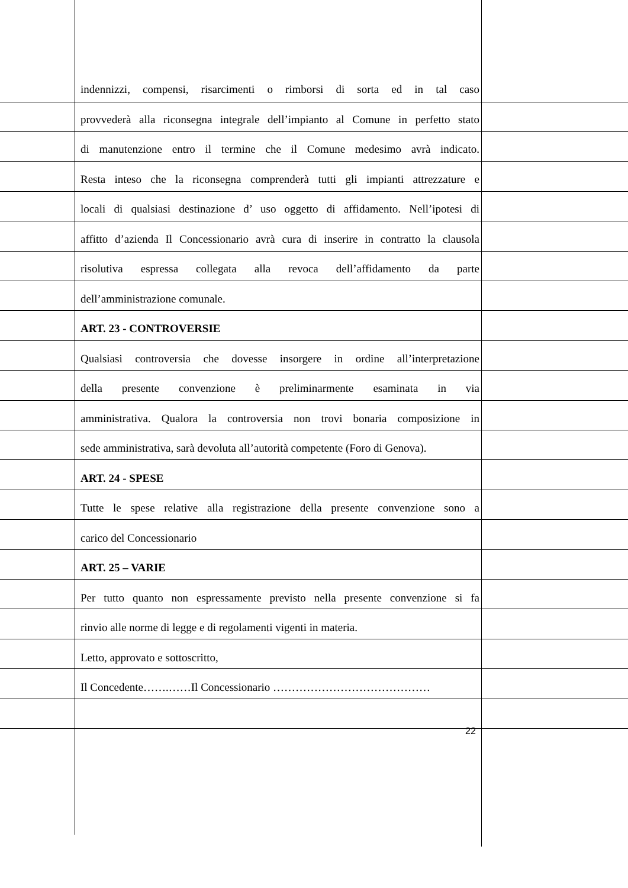indennizzi, compensi, risarcimenti o rimborsi di sorta ed in tal caso
provvederà alla riconsegna integrale dell’impianto al Comune in perfetto stato
di manutenzione entro il termine che il Comune medesimo avrà indicato.
Resta inteso che la riconsegna comprenderà tutti gli impianti attrezzature e
locali di qualsiasi destinazione d’ uso oggetto di affidamento. Nell’ipotesi di
affitto d’azienda Il Concessionario avrà cura di inserire in contratto la clausola
risolutiva espressa collegata alla revoca dell’affidamento da parte
dell’amministrazione comunale.
ART. 23 - CONTROVERSIE
Qualsiasi controversia che dovesse insorgere in ordine all’interpretazione
della presente convenzione è preliminarmente esaminata in via
amministrativa. Qualora la controversia non trovi bonaria composizione in
sede amministrativa, sarà devoluta all’autorità competente (Foro di Genova).
ART. 24 - SPESE
Tutte le spese relative alla registrazione della presente convenzione sono a
carico del Concessionario
ART. 25 – VARIE
Per tutto quanto non espressamente previsto nella presente convenzione si fa
rinvio alle norme di legge e di regolamenti vigenti in materia.
Letto, approvato e sottoscritto,
Il Concedente…….……Il Concessionario ……………………………………
22